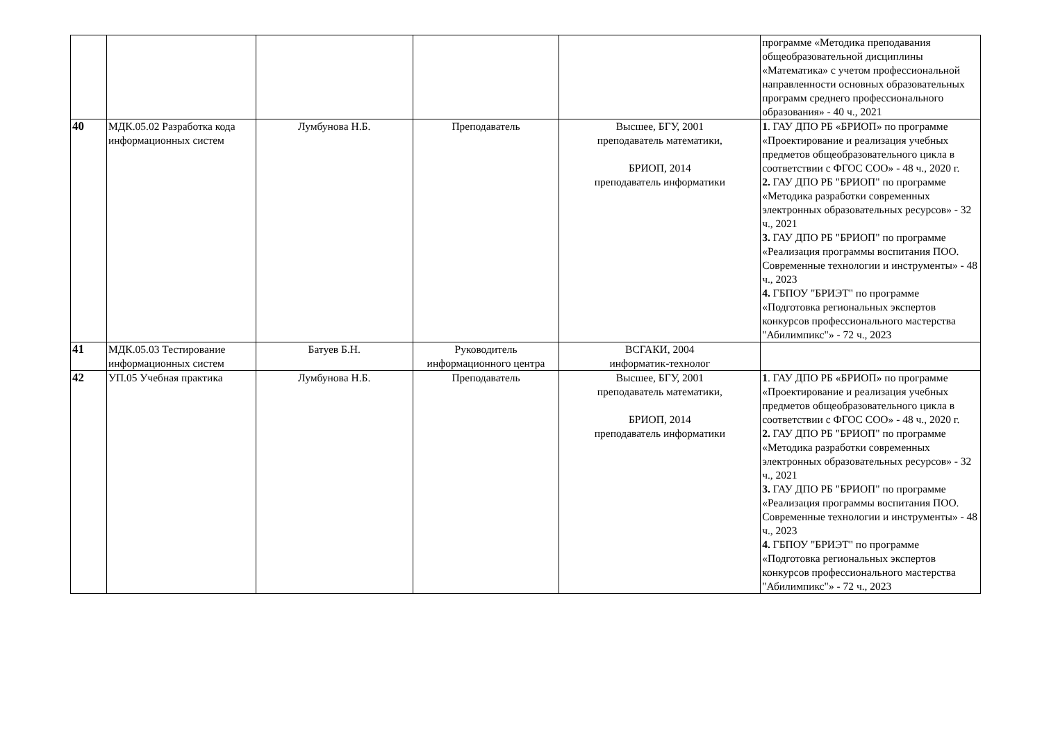| | | | | | программе «Методика преподавания общеобразовательной дисциплины «Математика» с учетом профессиональной направленности основных образовательных программ среднего профессионального образования» - 40 ч., 2021 |
| 40 | МДК.05.02 Разработка кода информационных систем | Лумбунова Н.Б. | Преподаватель | Высшее, БГУ, 2001 преподаватель математики, БРИОП, 2014 преподаватель информатики | 1 . ГАУ ДПО РБ «БРИОП» по программе «Проектирование и реализация учебных предметов общеобразовательного цикла в соответствии с ФГОС СОО» - 48 ч., 2020 г. 2. ГАУ ДПО РБ "БРИОП" по программе «Методика разработки современных электронных образовательных ресурсов» - 32 ч., 2021 3. ГАУ ДПО РБ "БРИОП" по программе «Реализация программы воспитания ПОО. Современные технологии и инструменты» - 48 ч., 2023 4. ГБПОУ "БРИЭТ" по программе «Подготовка региональных экспертов конкурсов профессионального мастерства "Абилимпикс"» - 72 ч., 2023 |
| 41 | МДК.05.03 Тестирование информационных систем | Батуев Б.Н. | Руководитель информационного центра | ВСГАКИ, 2004 информатик-технолог | |
| 42 | УП.05 Учебная практика | Лумбунова Н.Б. | Преподаватель | Высшее, БГУ, 2001 преподаватель математики, БРИОП, 2014 преподаватель информатики | 1 . ГАУ ДПО РБ «БРИОП» по программе «Проектирование и реализация учебных предметов общеобразовательного цикла в соответствии с ФГОС СОО» - 48 ч., 2020 г. 2. ГАУ ДПО РБ "БРИОП" по программе «Методика разработки современных электронных образовательных ресурсов» - 32 ч., 2021 3. ГАУ ДПО РБ "БРИОП" по программе «Реализация программы воспитания ПОО. Современные технологии и инструменты» - 48 ч., 2023 4. ГБПОУ "БРИЭТ" по программе «Подготовка региональных экспертов конкурсов профессионального мастерства "Абилимпикс"» - 72 ч., 2023 |